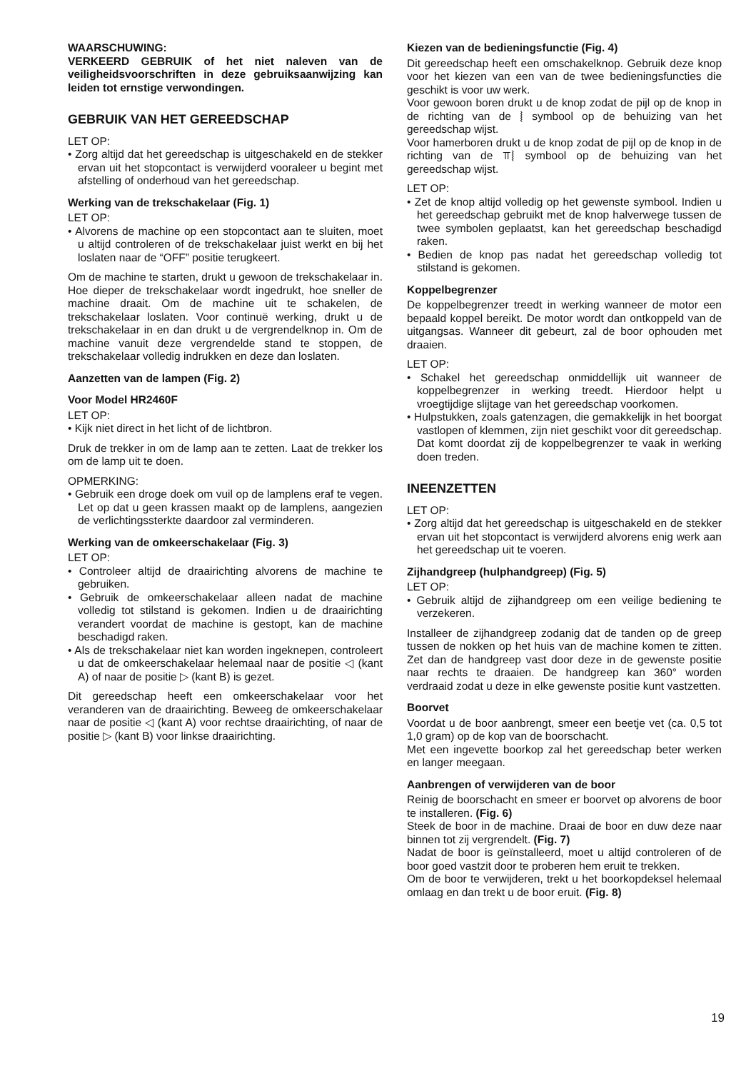WAARSCHUWING:
VERKEERD GEBRUIK of het niet naleven van de veiligheidsvoorschriften in deze gebruiksaanwijzing kan leiden tot ernstige verwondingen.
GEBRUIK VAN HET GEREEDSCHAP
LET OP:
• Zorg altijd dat het gereedschap is uitgeschakeld en de stekker ervan uit het stopcontact is verwijderd vooraleer u begint met afstelling of onderhoud van het gereedschap.
Werking van de trekschakelaar (Fig. 1)
LET OP:
• Alvorens de machine op een stopcontact aan te sluiten, moet u altijd controleren of de trekschakelaar juist werkt en bij het loslaten naar de “OFF” positie terugkeert.
Om de machine te starten, drukt u gewoon de trekschakelaar in. Hoe dieper de trekschakelaar wordt ingedrukt, hoe sneller de machine draait. Om de machine uit te schakelen, de trekschakelaar loslaten. Voor continuë werking, drukt u de trekschakelaar in en dan drukt u de vergrendelknop in. Om de machine vanuit deze vergrendelde stand te stoppen, de trekschakelaar volledig indrukken en deze dan loslaten.
Aanzetten van de lampen (Fig. 2)
Voor Model HR2460F
LET OP:
• Kijk niet direct in het licht of de lichtbron.
Druk de trekker in om de lamp aan te zetten. Laat de trekker los om de lamp uit te doen.
OPMERKING:
• Gebruik een droge doek om vuil op de lamplens eraf te vegen. Let op dat u geen krassen maakt op de lamplens, aangezien de verlichtingssterkte daardoor zal verminderen.
Werking van de omkeerschakelaar (Fig. 3)
LET OP:
• Controleer altijd de draairichting alvorens de machine te gebruiken.
• Gebruik de omkeerschakelaar alleen nadat de machine volledig tot stilstand is gekomen. Indien u de draairichting verandert voordat de machine is gestopt, kan de machine beschadigd raken.
• Als de trekschakelaar niet kan worden ingeknepen, controleert u dat de omkeerschakelaar helemaal naar de positie ◁ (kant A) of naar de positie ▷ (kant B) is gezet.
Dit gereedschap heeft een omkeerschakelaar voor het veranderen van de draairichting. Beweeg de omkeerschakelaar naar de positie ◁ (kant A) voor rechtse draairichting, of naar de positie ▷ (kant B) voor linkse draairichting.
Kiezen van de bedieningsfunctie (Fig. 4)
Dit gereedschap heeft een omschakelknop. Gebruik deze knop voor het kiezen van een van de twee bedieningsfuncties die geschikt is voor uw werk.
Voor gewoon boren drukt u de knop zodat de pijl op de knop in de richting van de ⦚ symbool op de behuizing van het gereedschap wijst.
Voor hamerboren drukt u de knop zodat de pijl op de knop in de richting van de ⫪⦚ symbool op de behuizing van het gereedschap wijst.
LET OP:
• Zet de knop altijd volledig op het gewenste symbool. Indien u het gereedschap gebruikt met de knop halverwege tussen de twee symbolen geplaatst, kan het gereedschap beschadigd raken.
• Bedien de knop pas nadat het gereedschap volledig tot stilstand is gekomen.
Koppelbegrenzer
De koppelbegrenzer treedt in werking wanneer de motor een bepaald koppel bereikt. De motor wordt dan ontkoppeld van de uitgangsas. Wanneer dit gebeurt, zal de boor ophouden met draaien.
LET OP:
• Schakel het gereedschap onmiddellijk uit wanneer de koppelbegrenzer in werking treedt. Hierdoor helpt u vroegtijdige slijtage van het gereedschap voorkomen.
• Hulpstukken, zoals gatenzagen, die gemakkelijk in het boorgat vastlopen of klemmen, zijn niet geschikt voor dit gereedschap. Dat komt doordat zij de koppelbegrenzer te vaak in werking doen treden.
INEENZETTEN
LET OP:
• Zorg altijd dat het gereedschap is uitgeschakeld en de stekker ervan uit het stopcontact is verwijderd alvorens enig werk aan het gereedschap uit te voeren.
Zijhandgreep (hulphandgreep) (Fig. 5)
LET OP:
• Gebruik altijd de zijhandgreep om een veilige bediening te verzekeren.
Installeer de zijhandgreep zodanig dat de tanden op de greep tussen de nokken op het huis van de machine komen te zitten. Zet dan de handgreep vast door deze in de gewenste positie naar rechts te draaien. De handgreep kan 360° worden verdraaid zodat u deze in elke gewenste positie kunt vastzetten.
Boorvet
Voordat u de boor aanbrengt, smeer een beetje vet (ca. 0,5 tot 1,0 gram) op de kop van de boorschacht.
Met een ingevette boorkop zal het gereedschap beter werken en langer meegaan.
Aanbrengen of verwijderen van de boor
Reinig de boorschacht en smeer er boorvet op alvorens de boor te installeren. (Fig. 6)
Steek de boor in de machine. Draai de boor en duw deze naar binnen tot zij vergrendelt. (Fig. 7)
Nadat de boor is geïnstalleerd, moet u altijd controleren of de boor goed vastzit door te proberen hem eruit te trekken.
Om de boor te verwijderen, trekt u het boorkopdeksel helemaal omlaag en dan trekt u de boor eruit. (Fig. 8)
19